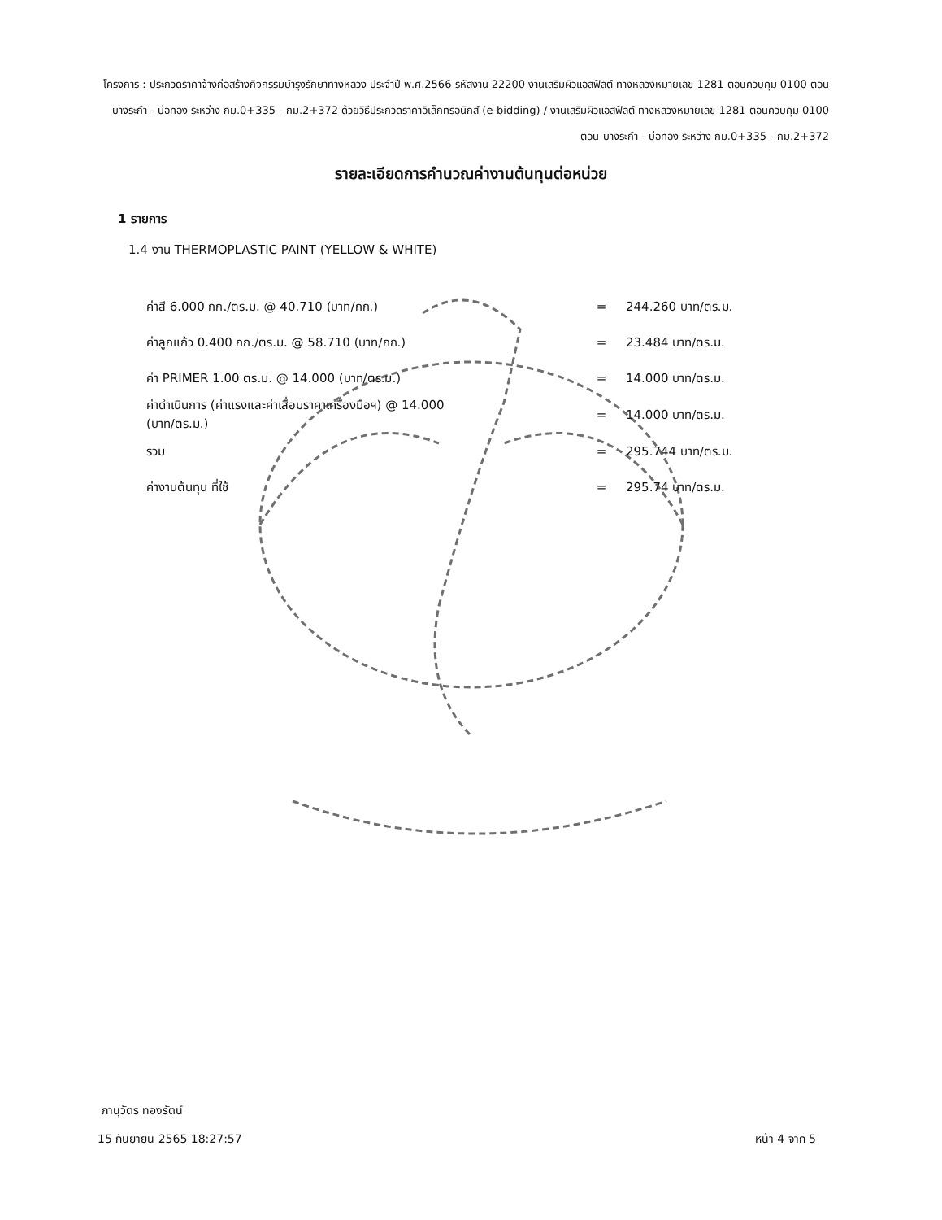โครงการ : ประกวดราคาจ้างก่อสร้างกิจกรรมบำรุงรักษาทางหลวง ประจำปี พ.ศ.2566 รหัสงาน 22200 งานเสริมผิวแอสฟัลต์ ทางหลวงหมายเลข 1281 ตอนควบคุม 0100 ตอน บางระกำ - บ่อทอง ระหว่าง กม.0+335 - กม.2+372 ด้วยวิธีประกวดราคาอิเล็กทรอนิกส์ (e-bidding) / งานเสริมผิวแอสฟัลต์ ทางหลวงหมายเลข 1281 ตอนควบคุม 0100 ตอน บางระกำ - บ่อทอง ระหว่าง กม.0+335 - กม.2+372
รายละเอียดการคำนวณค่างานต้นทุนต่อหน่วย
1 รายการ
1.4 งาน THERMOPLASTIC PAINT (YELLOW & WHITE)
| ค่าสี 6.000 กก./ตร.ม. @ 40.710 (บาท/กก.) | = | 244.260 บาท/ตร.ม. |
| ค่าลูกแก้ว 0.400 กก./ตร.ม. @ 58.710 (บาท/กก.) | = | 23.484 บาท/ตร.ม. |
| ค่า PRIMER 1.00 ตร.ม. @ 14.000 (บาท/ตร.ม.) | = | 14.000 บาท/ตร.ม. |
| ค่าดำเนินการ (ค่าแรงและค่าเสื่อมราคาเครื่องมือฯ) @ 14.000 (บาท/ตร.ม.) | = | 14.000 บาท/ตร.ม. |
| รวม | = | 295.744 บาท/ตร.ม. |
| ค่างานต้นทุน ที่ใช้ | = | 295.74 บาท/ตร.ม. |
ภานุวัตร ทองรัตน์
15 กันยายน 2565 18:27:57 หน้า 4 จาก 5